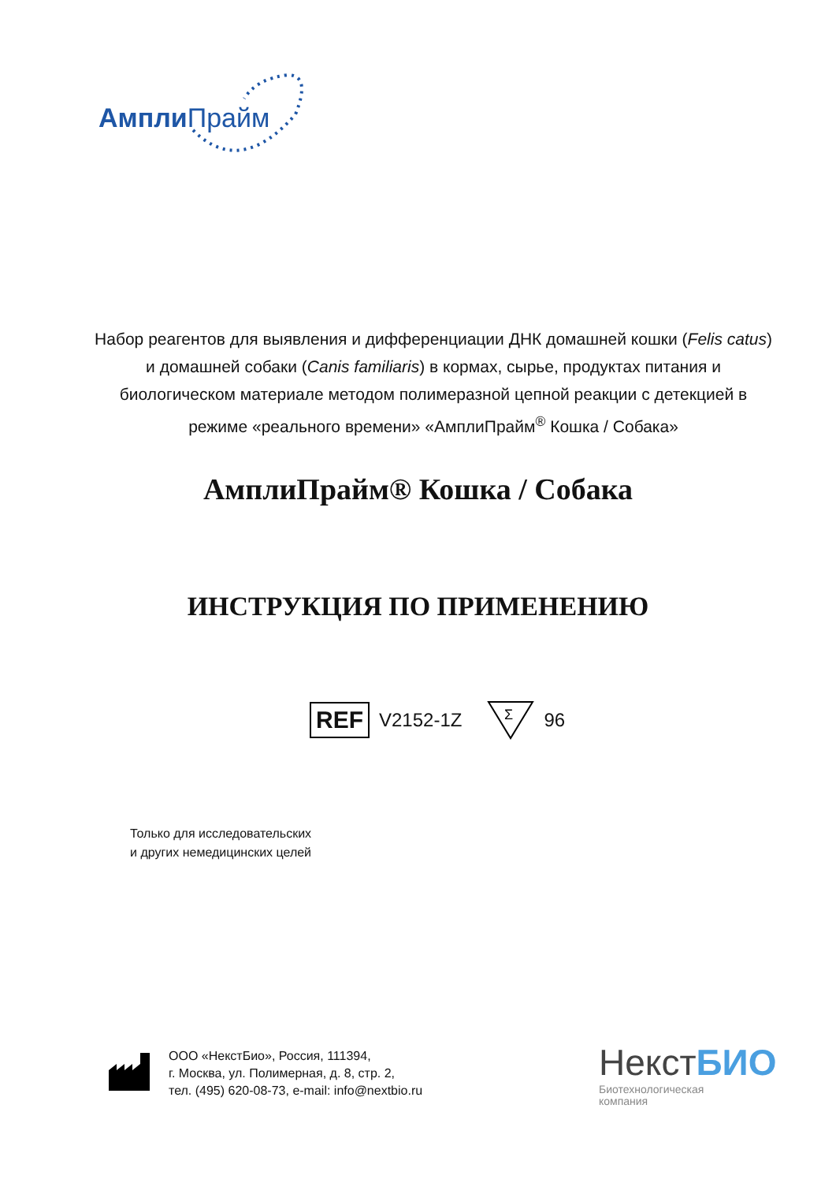Ампли Прайм
Набор реагентов для выявления и дифференциации ДНК домашней кошки (Felis catus) и домашней собаки (Canis familiaris) в кормах, сырье, продуктах питания и биологическом материале методом полимеразной цепной реакции с детекцией в режиме «реального времени» «АмплиПрайм<sup>®</sup> Кошка / Собака»
АмплиПрайм® Кошка / Собака
ИНСТРУКЦИЯ ПО ПРИМЕНЕНИЮ
REF V2152-1Z
Σ
96
Только для исследовательских
и других немедицинских целей
ООО «НекстБио», Россия, 111394,
г. Москва, ул. Полимерная, д. 8, стр. 2,
тел. (495) 620-08-73, e-mail: info@nextbio.ru
НекстБИО
Биотехнологическая
компания